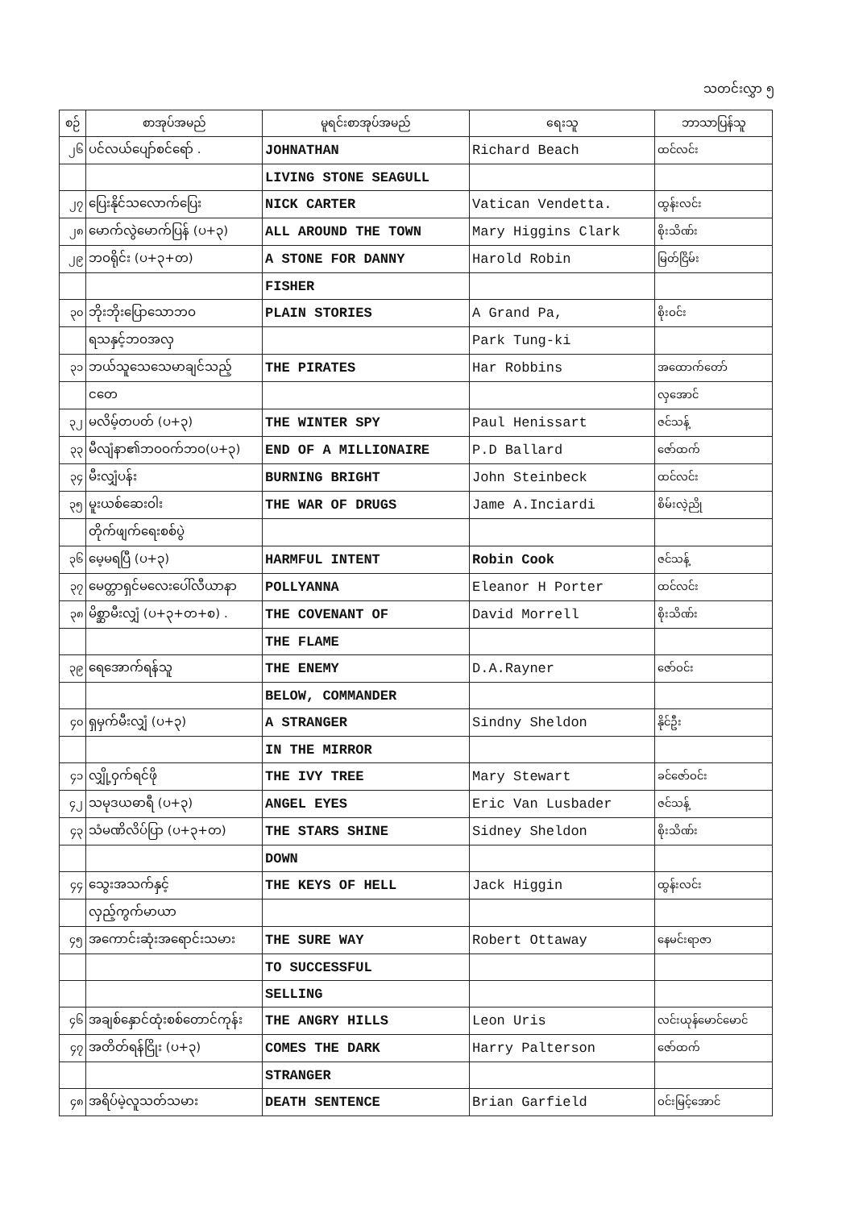သတင်းလွှာ ၅
| စဉ် | စာအုပ်အမည် | မူရင်းစာအုပ်အမည် | ရေးသူ | ဘာသာပြန်သူ |
| --- | --- | --- | --- | --- |
| ၂၆ | ပင်လယ်ပျော်စင်ရော် . | JOHNATHAN | Richard Beach | ထင်လင်း |
| | | LIVING STONE SEAGULL | | |
| ၂၇ | ပြေးနိုင်သလောက်ပြေး | NICK CARTER | Vatican Vendetta. | ထွန်းလင်း |
| ၂၈ | မောက်လွဲမောက်ပြန် (ပ+၃) | ALL AROUND THE TOWN | Mary Higgins Clark | စိုးသိဏ်း |
| ၂၉ | ဘဝရိုင်း (ပ+၃+တ) | A STONE FOR DANNY | Harold Robin | မြတ်ငြိမ်း |
| | | FISHER | | |
| ၃၀ | ဘိုးဘိုးပြောသောဘဝ | PLAIN STORIES | A Grand Pa, | စိုးဝင်း |
| | ရသနှင့်ဘဝအလှ | | Park Tung-ki | |
| ၃၁ | ဘယ်သူသေသေမာချင်သည့် | THE PIRATES | Har Robbins | အထောက်တော် |
| | ငတေ | | | လှအောင် |
| ၃၂ | မလိမ့်တပတ် (ပ+၃) | THE WINTER SPY | Paul Henissart | ဇင်သန့် |
| ၃၃ | မီလျံနာ၏ဘဝဝက်ဘဝ(ပ+၃) | END OF A MILLIONAIRE | P.D Ballard | ဇော်ထက် |
| ၃၄ | မီးလျှံပန်း | BURNING BRIGHT | John Steinbeck | ထင်လင်း |
| ၃၅ | မူးယစ်ဆေးဝါး | THE WAR OF DRUGS | Jame A.Inciardi | စိမ်းလဲ့ညို |
| | တိုက်ဖျက်ရေးစစ်ပွဲ | | | |
| ၃၆ | မေ့မရပြီ (ပ+၃) | HARMFUL INTENT | Robin Cook | ဇင်သန့် |
| ၃၇ | မေတ္တာရှင်မလေးပေါ်လီယာနာ | POLLYANNA | Eleanor H Porter | ထင်လင်း |
| ၃၈ | မိစ္ဆာမီးလျှံ (ပ+၃+တ+စ) . | THE COVENANT OF | David Morrell | စိုးသိဏ်း |
| | | THE FLAME | | |
| ၃၉ | ရေအောက်ရန်သူ | THE ENEMY | D.A.Rayner | ဇော်ဝင်း |
| | | BELOW, COMMANDER | | |
| ၄၀ | ရှမှက်မီးလျှံ (ပ+၃) | A STRANGER | Sindny Sheldon | နိုင်ဦး |
| | | IN THE MIRROR | | |
| ၄၁ | လျှို့ဝှက်ရင်ဖို | THE IVY TREE | Mary Stewart | ခင်ဇော်ဝင်း |
| ၄၂ | သမုဒယဓာရီ (ပ+၃) | ANGEL EYES | Eric Van Lusbader | ဇင်သန့် |
| ၄၃ | သံမဏိလိပ်ပြာ (ပ+၃+တ) | THE STARS SHINE | Sidney Sheldon | စိုးသိဏ်း |
| | | DOWN | | |
| ၄၄ | သွေးအသက်နှင့် | THE KEYS OF HELL | Jack Higgin | ထွန်းလင်း |
| | လှည့်ကွက်မာယာ | | | |
| ၄၅ | အကောင်းဆုံးအရောင်းသမား | THE SURE WAY | Robert Ottaway | နေမင်းရာဇာ |
| | | TO SUCCESSFUL | | |
| | | SELLING | | |
| ၄၆ | အချစ်နှောင်ထုံးစစ်တောင်ကုန်း | THE ANGRY HILLS | Leon Uris | လင်းယုန်မောင်မောင် |
| ၄၇ | အတိတ်ရန်ငြိုး (ပ+၃) | COMES THE DARK | Harry Palterson | ဇော်ထက် |
| | | STRANGER | | |
| ၄၈ | အရိပ်မဲ့လူသတ်သမား | DEATH SENTENCE | Brian Garfield | ဝင်းမြင့်အောင် |